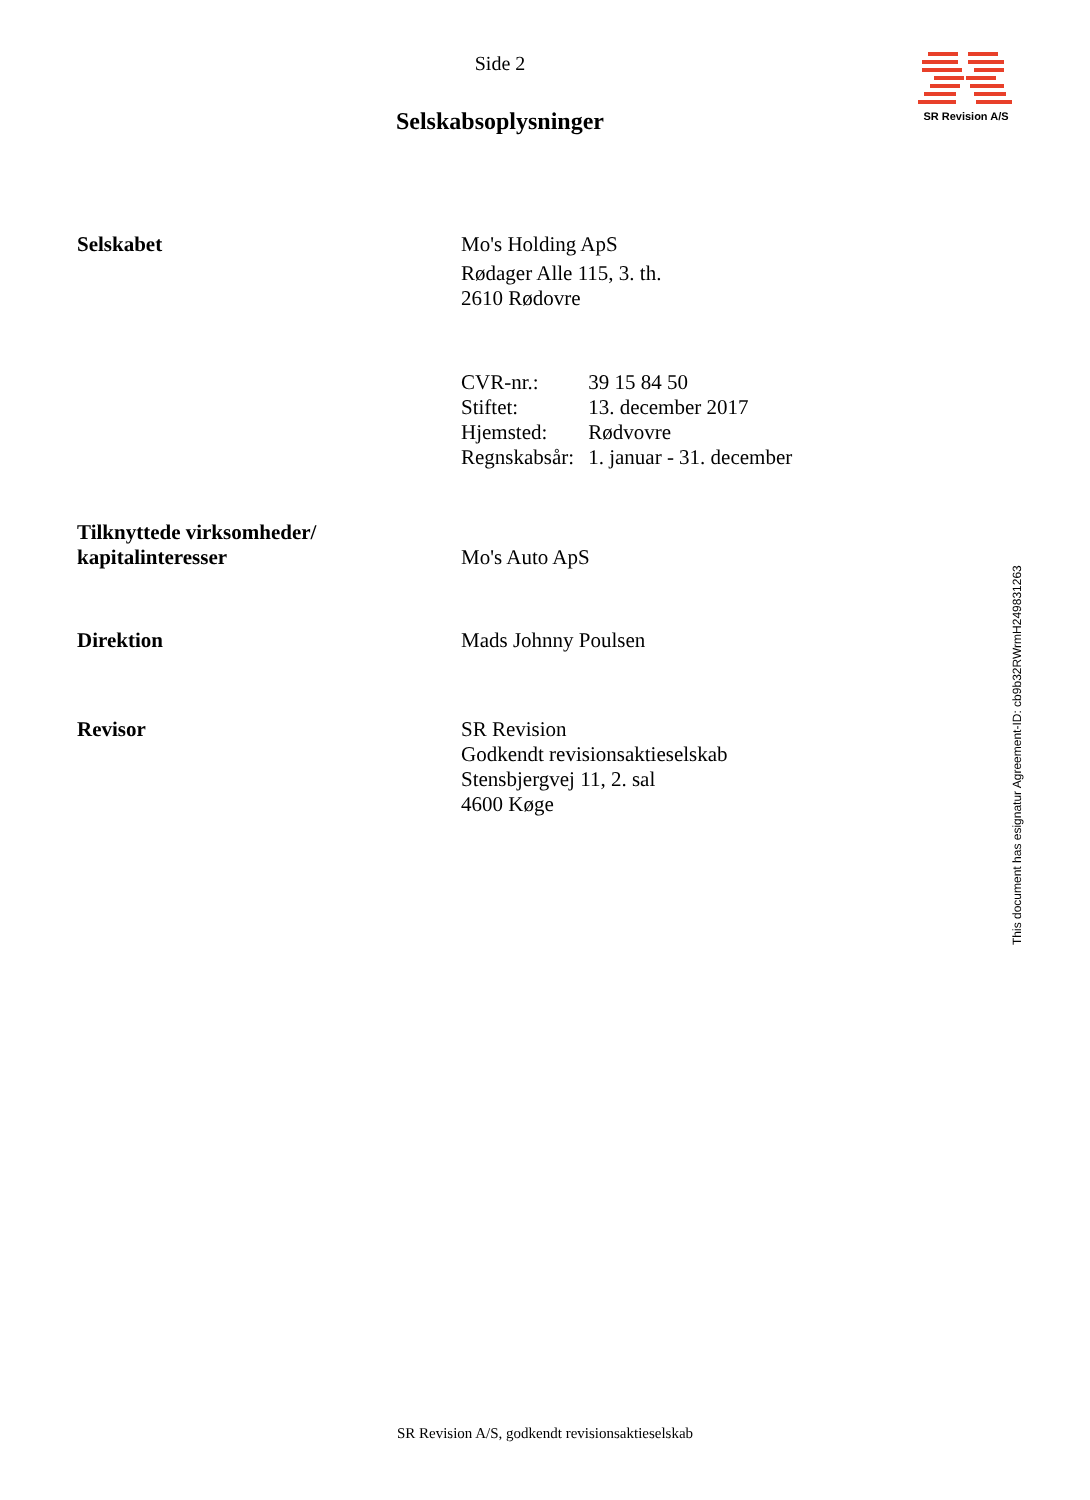Side 2
Selskabsoplysninger
SR Revision A/S
Selskabet Mo's Holding ApS
Rødager Alle 115, 3. th.
2610 Rødovre
| CVR-nr.: | 39 15 84 50 |
| Stiftet: | 13. december 2017 |
| Hjemsted: | Rødvovre |
| Regnskabsår: | 1. januar - 31. december |
Tilknyttede virksomheder/
kapitalinteresser
Mo's Auto ApS
Direktion Mads Johnny Poulsen
Revisor SR Revision
Godkendt revisionsaktieselskab
Stensbjergvej 11, 2. sal
4600 Køge
This document has esignatur Agreement-ID: cb9b32RWrmH249831263
SR Revision A/S, godkendt revisionsaktieselskab